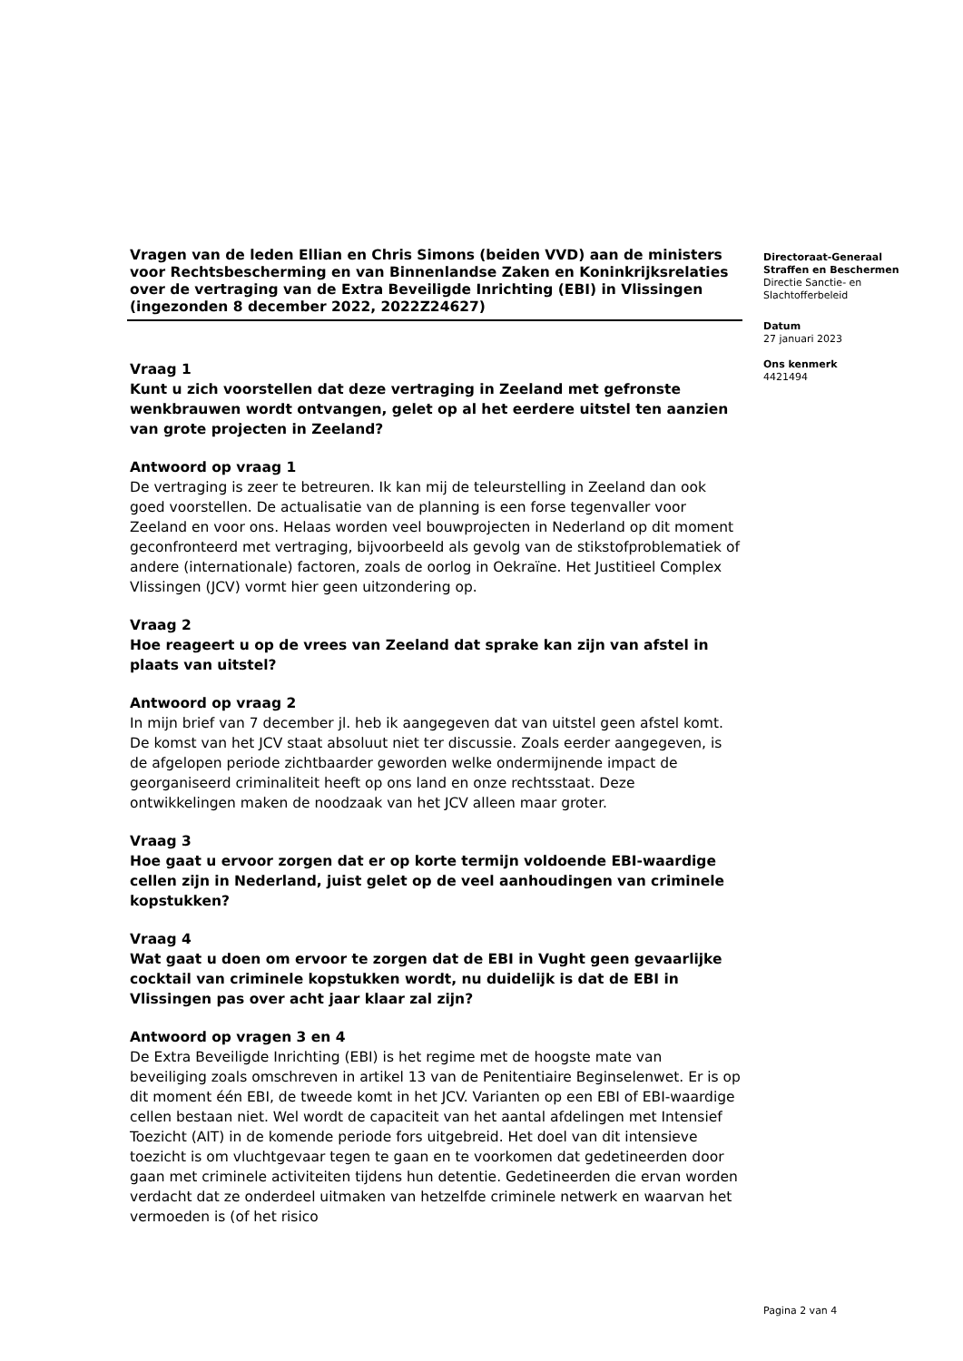Vragen van de leden Ellian en Chris Simons (beiden VVD) aan de ministers voor Rechtsbescherming en van Binnenlandse Zaken en Koninkrijksrelaties over de vertraging van de Extra Beveiligde Inrichting (EBI) in Vlissingen
(ingezonden 8 december 2022, 2022Z24627)
Vraag 1
Kunt u zich voorstellen dat deze vertraging in Zeeland met gefronste wenkbrauwen wordt ontvangen, gelet op al het eerdere uitstel ten aanzien van grote projecten in Zeeland?
Antwoord op vraag 1
De vertraging is zeer te betreuren. Ik kan mij de teleurstelling in Zeeland dan ook goed voorstellen. De actualisatie van de planning is een forse tegenvaller voor Zeeland en voor ons. Helaas worden veel bouwprojecten in Nederland op dit moment geconfronteerd met vertraging, bijvoorbeeld als gevolg van de stikstofproblematiek of andere (internationale) factoren, zoals de oorlog in Oekraïne. Het Justitieel Complex Vlissingen (JCV) vormt hier geen uitzondering op.
Vraag 2
Hoe reageert u op de vrees van Zeeland dat sprake kan zijn van afstel in plaats van uitstel?
Antwoord op vraag 2
In mijn brief van 7 december jl. heb ik aangegeven dat van uitstel geen afstel komt. De komst van het JCV staat absoluut niet ter discussie. Zoals eerder aangegeven, is de afgelopen periode zichtbaarder geworden welke ondermijnende impact de georganiseerd criminaliteit heeft op ons land en onze rechtsstaat. Deze ontwikkelingen maken de noodzaak van het JCV alleen maar groter.
Vraag 3
Hoe gaat u ervoor zorgen dat er op korte termijn voldoende EBI-waardige cellen zijn in Nederland, juist gelet op de veel aanhoudingen van criminele kopstukken?
Vraag 4
Wat gaat u doen om ervoor te zorgen dat de EBI in Vught geen gevaarlijke cocktail van criminele kopstukken wordt, nu duidelijk is dat de EBI in Vlissingen pas over acht jaar klaar zal zijn?
Antwoord op vragen 3 en 4
De Extra Beveiligde Inrichting (EBI) is het regime met de hoogste mate van beveiliging zoals omschreven in artikel 13 van de Penitentiaire Beginselenwet. Er is op dit moment één EBI, de tweede komt in het JCV. Varianten op een EBI of EBI-waardige cellen bestaan niet. Wel wordt de capaciteit van het aantal afdelingen met Intensief Toezicht (AIT) in de komende periode fors uitgebreid. Het doel van dit intensieve toezicht is om vluchtgevaar tegen te gaan en te voorkomen dat gedetineerden door gaan met criminele activiteiten tijdens hun detentie. Gedetineerden die ervan worden verdacht dat ze onderdeel uitmaken van hetzelfde criminele netwerk en waarvan het vermoeden is (of het risico
Directoraat-Generaal
Straffen en Beschermen
Directie Sanctie- en
Slachtofferbeleid
Datum
27 januari 2023
Ons kenmerk
4421494
Pagina 2 van 4